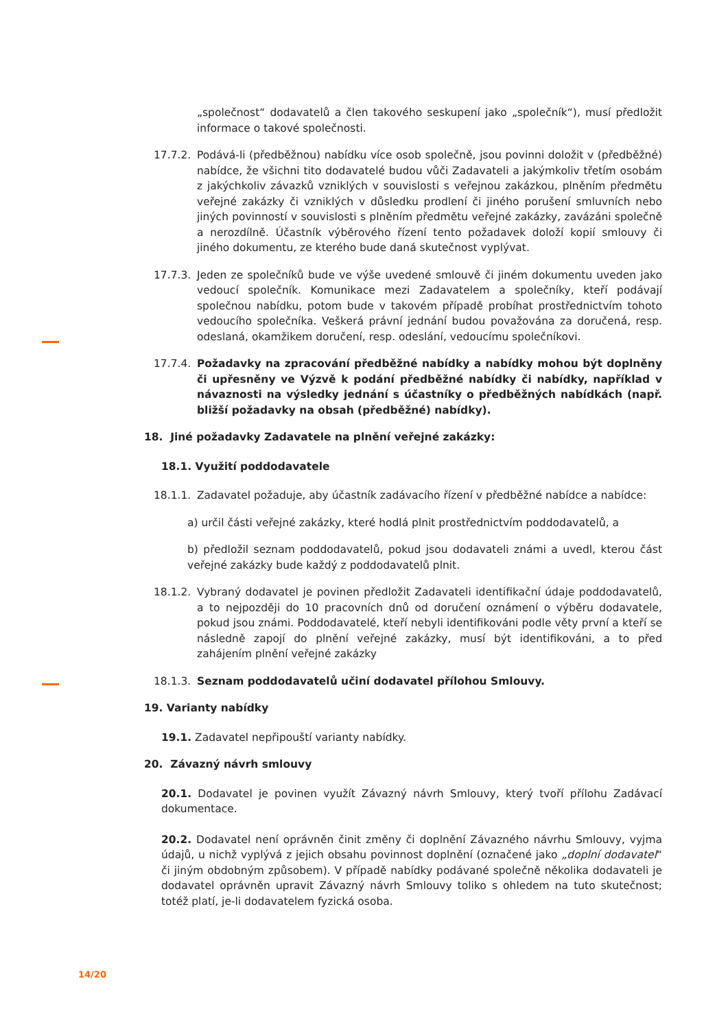„společnost“ dodavatelů a člen takového seskupení jako „společník“), musí předložit informace o takové společnosti.
17.7.2.
Podává-li (předběžnou) nabídku více osob společně, jsou povinni doložit v (předběžné) nabídce, že všichni tito dodavatelé budou vůči Zadavateli a jakýmkoliv třetím osobám z jakýchkoliv závazků vzniklých v souvislosti s veřejnou zakázkou, plněním předmětu veřejné zakázky či vzniklých v důsledku prodlení či jiného porušení smluvních nebo jiných povinností v souvislosti s plněním předmětu veřejné zakázky, zavázáni společně a nerozdílně. Účastník výběrového řízení tento požadavek doloží kopií smlouvy či jiného dokumentu, ze kterého bude daná skutečnost vyplývat.
17.7.3.
Jeden ze společníků bude ve výše uvedené smlouvě či jiném dokumentu uveden jako vedoucí společník. Komunikace mezi Zadavatelem a společníky, kteří podávají společnou nabídku, potom bude v takovém případě probíhat prostřednictvím tohoto vedoucího společníka. Veškerá právní jednání budou považována za doručená, resp. odeslaná, okamžikem doručení, resp. odeslání, vedoucímu společníkovi.
17.7.4.
Požadavky na zpracování předběžné nabídky a nabídky mohou být doplněny či upřesněny ve Výzvě k podání předběžné nabídky či nabídky, například v návaznosti na výsledky jednání s účastníky o předběžných nabídkách (např. bližší požadavky na obsah (předběžné) nabídky).
18. Jiné požadavky Zadavatele na plnění veřejné zakázky:
18.1. Využití poddodavatele
18.1.1.
Zadavatel požaduje, aby účastník zadávacího řízení v předběžné nabídce a nabídce:
a) určil části veřejné zakázky, které hodlá plnit prostřednictvím poddodavatelů, a
b) předložil seznam poddodavatelů, pokud jsou dodavateli známi a uvedl, kterou část veřejné zakázky bude každý z poddodavatelů plnit.
18.1.2.
Vybraný dodavatel je povinen předložit Zadavateli identifikační údaje poddodavatelů, a to nejpozději do 10 pracovních dnů od doručení oznámení o výběru dodavatele, pokud jsou známi. Poddodavatelé, kteří nebyli identifikováni podle věty první a kteří se následně zapojí do plnění veřejné zakázky, musí být identifikováni, a to před zahájením plnění veřejné zakázky
18.1.3.
Seznam poddodavatelů učiní dodavatel přílohou Smlouvy.
19. Varianty nabídky
19.1. Zadavatel nepřipouští varianty nabídky.
20. Závazný návrh smlouvy
20.1. Dodavatel je povinen využít Závazný návrh Smlouvy, který tvoří přílohu Zadávací dokumentace.
20.2. Dodavatel není oprávněn činit změny či doplnění Závazného návrhu Smlouvy, vyjma údajů, u nichž vyplývá z jejich obsahu povinnost doplnění (označené jako „doplní dodavatel“ či jiným obdobným způsobem). V případě nabídky podávané společně několika dodavateli je dodavatel oprávněn upravit Závazný návrh Smlouvy toliko s ohledem na tuto skutečnost; totéž platí, je-li dodavatelem fyzická osoba.
14/20